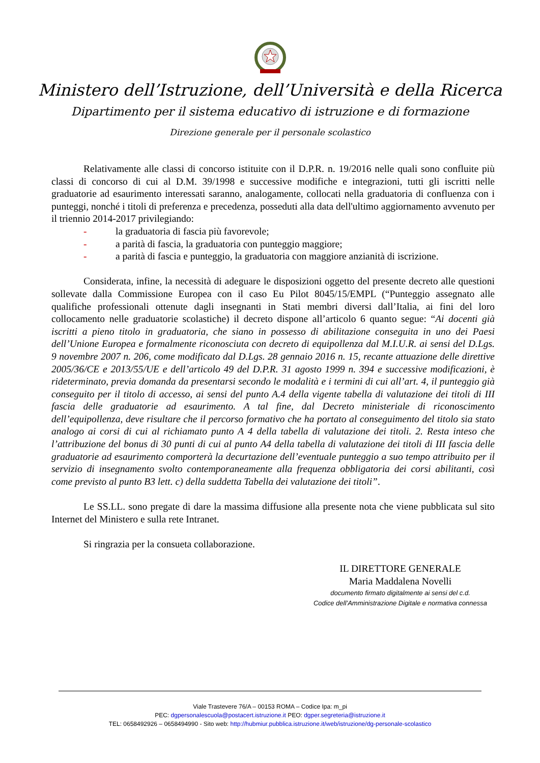Ministero dell’Istruzione, dell’Università e della Ricerca
Dipartimento per il sistema educativo di istruzione e di formazione
Direzione generale per il personale scolastico
Relativamente alle classi di concorso istituite con il D.P.R. n. 19/2016 nelle quali sono confluite più classi di concorso di cui al D.M. 39/1998 e successive modifiche e integrazioni, tutti gli iscritti nelle graduatorie ad esaurimento interessati saranno, analogamente, collocati nella graduatoria di confluenza con i punteggi, nonché i titoli di preferenza e precedenza, posseduti alla data dell'ultimo aggiornamento avvenuto per il triennio 2014-2017 privilegiando:
- la graduatoria di fascia più favorevole;
- a parità di fascia, la graduatoria con punteggio maggiore;
- a parità di fascia e punteggio, la graduatoria con maggiore anzianità di iscrizione.
Considerata, infine, la necessità di adeguare le disposizioni oggetto del presente decreto alle questioni sollevate dalla Commissione Europea con il caso Eu Pilot 8045/15/EMPL (“Punteggio assegnato alle qualifiche professionali ottenute dagli insegnanti in Stati membri diversi dall’Italia, ai fini del loro collocamento nelle graduatorie scolastiche) il decreto dispone all’articolo 6 quanto segue: “Ai docenti già iscritti a pieno titolo in graduatoria, che siano in possesso di abilitazione conseguita in uno dei Paesi dell’Unione Europea e formalmente riconosciuta con decreto di equipollenza dal M.I.U.R. ai sensi del D.Lgs. 9 novembre 2007 n. 206, come modificato dal D.Lgs. 28 gennaio 2016 n. 15, recante attuazione delle direttive 2005/36/CE e 2013/55/UE e dell’articolo 49 del D.P.R. 31 agosto 1999 n. 394 e successive modificazioni, è rideterminato, previa domanda da presentarsi secondo le modalità e i termini di cui all’art. 4, il punteggio già conseguito per il titolo di accesso, ai sensi del punto A.4 della vigente tabella di valutazione dei titoli di III fascia delle graduatorie ad esaurimento. A tal fine, dal Decreto ministeriale di riconoscimento dell’equipollenza, deve risultare che il percorso formativo che ha portato al conseguimento del titolo sia stato analogo ai corsi di cui al richiamato punto A 4 della tabella di valutazione dei titoli. 2. Resta inteso che l’attribuzione del bonus di 30 punti di cui al punto A4 della tabella di valutazione dei titoli di III fascia delle graduatorie ad esaurimento comporterà la decurtazione dell’eventuale punteggio a suo tempo attribuito per il servizio di insegnamento svolto contemporaneamente alla frequenza obbligatoria dei corsi abilitanti, così come previsto al punto B3 lett. c) della suddetta Tabella dei valutazione dei titoli”.
Le SS.LL. sono pregate di dare la massima diffusione alla presente nota che viene pubblicata sul sito Internet del Ministero e sulla rete Intranet.
Si ringrazia per la consueta collaborazione.
IL DIRETTORE GENERALE
Maria Maddalena Novelli
documento firmato digitalmente ai sensi del c.d.
Codice dell’Amministrazione Digitale e normativa connessa
Viale Trastevere 76/A – 00153 ROMA – Codice Ipa: m_pi
PEC: dgpersonalescuola@postacert.istruzione.it PEO: dgper.segreteria@istruzione.it
TEL: 0658492926 – 0658494990 - Sito web: http://hubmiur.pubblica.istruzione.it/web/istruzione/dg-personale-scolastico